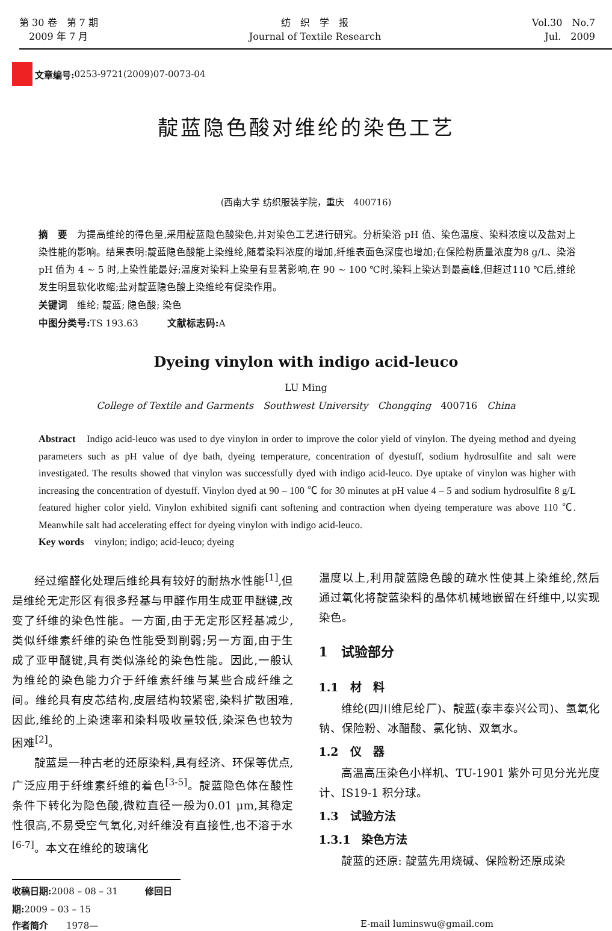第 30 卷　第 7 期
　2009 年 7 月
纺　织　学　报
Journal of Textile Research
Vol.30　No.7
Jul.　2009
文章编号: 0253-9721(2009)07-0073-04
靛蓝隐色酸对维纶的染色工艺
(西南大学 纺织服装学院，重庆　400716)
摘　要　为提高维纶的得色量,采用靛蓝隐色酸染色,并对染色工艺进行研究。分析染浴 pH 值、染色温度、染料浓度以及盐对上染性能的影响。结果表明:靛蓝隐色酸能上染维纶,随着染料浓度的增加,纤维表面色深度也增加;在保险粉质量浓度为8 g/L、染浴 pH 值为 4 ~ 5 时,上染性能最好;温度对染料上染量有显著影响,在 90 ~ 100 ℃时,染料上染达到最高峰,但超过110 ℃后,维纶发生明显软化收缩;盐对靛蓝隐色酸上染维纶有促染作用。
关键词　维纶; 靛蓝; 隐色酸; 染色
中图分类号: TS 193.63　　　文献标志码: A
Dyeing vinylon with indigo acid-leuco
LU Ming
College of Textile and Garments　Southwest University　Chongqing　400716　China
Abstract　Indigo acid-leuco was used to dye vinylon in order to improve the color yield of vinylon. The dyeing method and dyeing parameters such as pH value of dye bath, dyeing temperature, concentration of dyestuff, sodium hydrosulfite and salt were investigated. The results showed that vinylon was successfully dyed with indigo acid-leuco. Dye uptake of vinylon was higher with increasing the concentration of dyestuff. Vinylon dyed at 90 – 100 ℃ for 30 minutes at pH value 4 – 5 and sodium hydrosulfite 8 g/L featured higher color yield. Vinylon exhibited signifi cant softening and contraction when dyeing temperature was above 110 ℃. Meanwhile salt had accelerating effect for dyeing vinylon with indigo acid-leuco.
Key words　vinylon; indigo; acid-leuco; dyeing
经过缩醛化处理后维纶具有较好的耐热水性能<sup>[1]</sup>,但是维纶无定形区有很多羟基与甲醛作用生成亚甲醚键,改变了纤维的染色性能。一方面,由于无定形区羟基减少,类似纤维素纤维的染色性能受到削弱;另一方面,由于生成了亚甲醚键,具有类似涤纶的染色性能。因此,一般认为维纶的染色能力介于纤维素纤维与某些合成纤维之间。维纶具有皮芯结构,皮层结构较紧密,染料扩散困难,因此,维纶的上染速率和染料吸收量较低,染深色也较为困难<sup>[2]</sup>。
靛蓝是一种古老的还原染料,具有经济、环保等优点,广泛应用于纤维素纤维的着色<sup>[3-5]</sup>。靛蓝隐色体在酸性条件下转化为隐色酸,微粒直径一般为0.01 μm,其稳定性很高,不易受空气氧化,对纤维没有直接性,也不溶于水<sup>[6-7]</sup>。本文在维纶的玻璃化
温度以上,利用靛蓝隐色酸的疏水性使其上染维纶,然后通过氧化将靛蓝染料的晶体机械地嵌留在纤维中,以实现染色。
1　试验部分
1.1　材　料
维纶(四川维尼纶厂)、靛蓝(泰丰泰兴公司)、氢氧化钠、保险粉、冰醋酸、氯化钠、双氧水。
1.2　仪　器
高温高压染色小样机、TU-1901 紫外可见分光光度计、IS19-1 积分球。
1.3　试验方法
1.3.1　染色方法
靛蓝的还原: 靛蓝先用烧碱、保险粉还原成染
收稿日期: 2008 – 08 – 31　　　修回日期: 2009 – 03 – 15
作者简介　　1978— E-mail luminswu@gmail.com